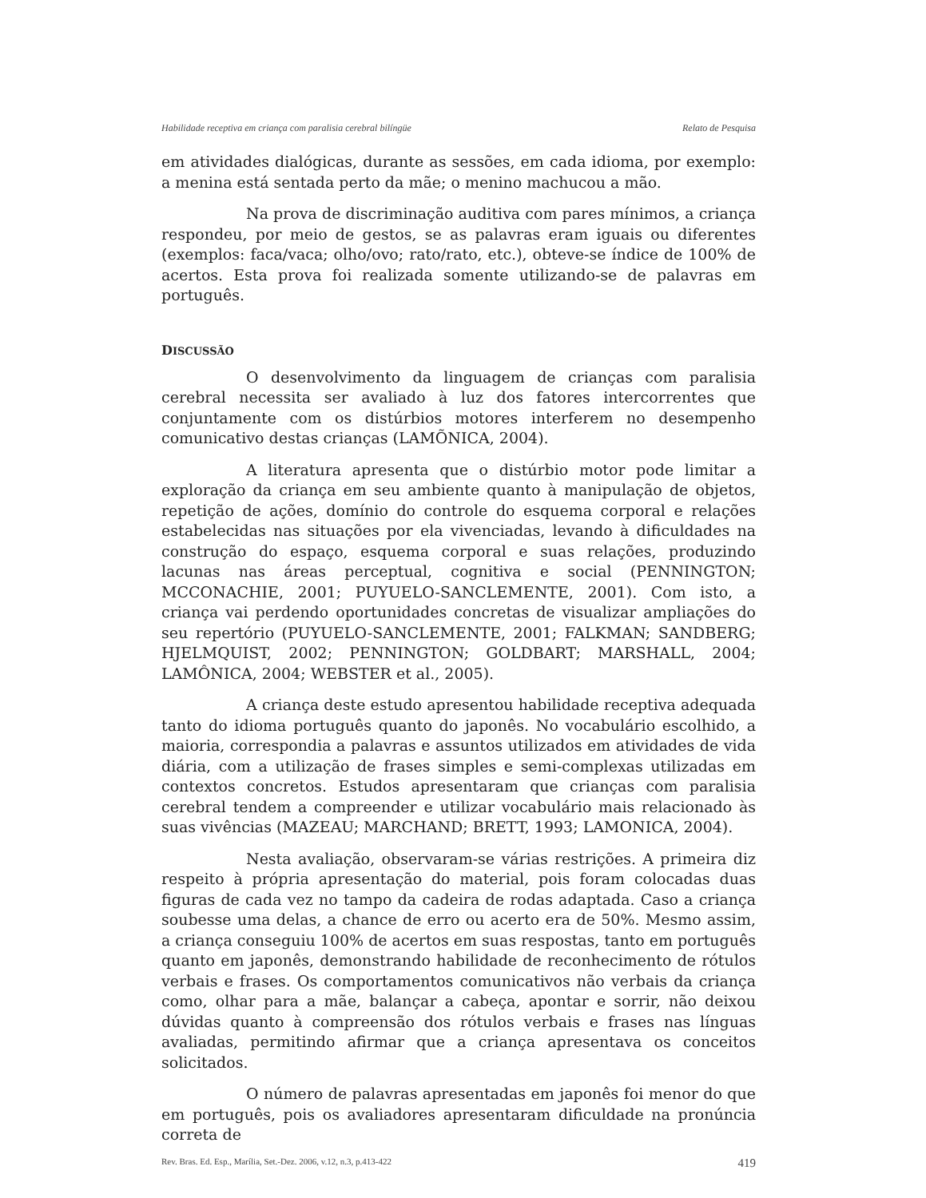Habilidade receptiva em criança com paralisia cerebral bilíngüe Relato de Pesquisa
em atividades dialógicas, durante as sessões, em cada idioma, por exemplo: a menina está sentada perto da mãe; o menino machucou a mão.
Na prova de discriminação auditiva com pares mínimos, a criança respondeu, por meio de gestos, se as palavras eram iguais ou diferentes (exemplos: faca/vaca; olho/ovo; rato/rato, etc.), obteve-se índice de 100% de acertos. Esta prova foi realizada somente utilizando-se de palavras em português.
DISCUSSÃO
O desenvolvimento da linguagem de crianças com paralisia cerebral necessita ser avaliado à luz dos fatores intercorrentes que conjuntamente com os distúrbios motores interferem no desempenho comunicativo destas crianças (LAMÕNICA, 2004).
A literatura apresenta que o distúrbio motor pode limitar a exploração da criança em seu ambiente quanto à manipulação de objetos, repetição de ações, domínio do controle do esquema corporal e relações estabelecidas nas situações por ela vivenciadas, levando à dificuldades na construção do espaço, esquema corporal e suas relações, produzindo lacunas nas áreas perceptual, cognitiva e social (PENNINGTON; MCCONACHIE, 2001; PUYUELO-SANCLEMENTE, 2001). Com isto, a criança vai perdendo oportunidades concretas de visualizar ampliações do seu repertório (PUYUELO-SANCLEMENTE, 2001; FALKMAN; SANDBERG; HJELMQUIST, 2002; PENNINGTON; GOLDBART; MARSHALL, 2004; LAMÔNICA, 2004; WEBSTER et al., 2005).
A criança deste estudo apresentou habilidade receptiva adequada tanto do idioma português quanto do japonês. No vocabulário escolhido, a maioria, correspondia a palavras e assuntos utilizados em atividades de vida diária, com a utilização de frases simples e semi-complexas utilizadas em contextos concretos. Estudos apresentaram que crianças com paralisia cerebral tendem a compreender e utilizar vocabulário mais relacionado às suas vivências (MAZEAU; MARCHAND; BRETT, 1993; LAMONICA, 2004).
Nesta avaliação, observaram-se várias restrições. A primeira diz respeito à própria apresentação do material, pois foram colocadas duas figuras de cada vez no tampo da cadeira de rodas adaptada. Caso a criança soubesse uma delas, a chance de erro ou acerto era de 50%. Mesmo assim, a criança conseguiu 100% de acertos em suas respostas, tanto em português quanto em japonês, demonstrando habilidade de reconhecimento de rótulos verbais e frases. Os comportamentos comunicativos não verbais da criança como, olhar para a mãe, balançar a cabeça, apontar e sorrir, não deixou dúvidas quanto à compreensão dos rótulos verbais e frases nas línguas avaliadas, permitindo afirmar que a criança apresentava os conceitos solicitados.
O número de palavras apresentadas em japonês foi menor do que em português, pois os avaliadores apresentaram dificuldade na pronúncia correta de
Rev. Bras. Ed. Esp., Marília, Set.-Dez. 2006, v.12, n.3, p.413-422 419